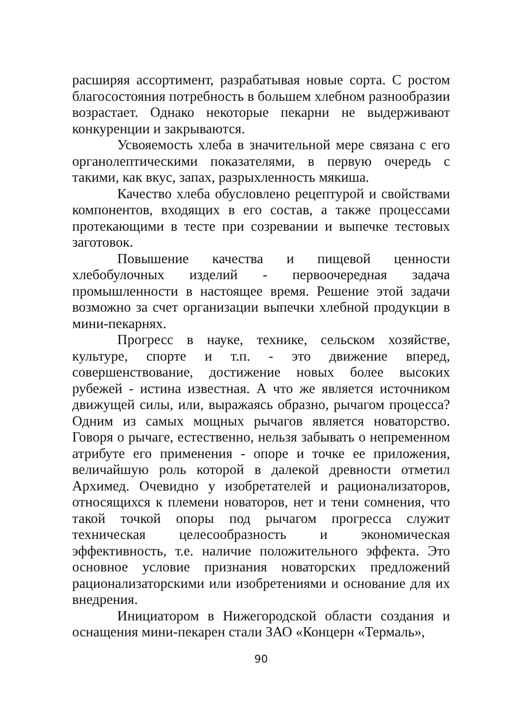расширяя ассортимент, разрабатывая новые сорта. С ростом благосостояния потребность в большем хлебном разнообразии возрастает. Однако некоторые пекарни не выдерживают конкуренции и закрываются.
Усвояемость хлеба в значительной мере связана с его органолептическими показателями, в первую очередь с такими, как вкус, запах, разрыхленность мякиша.
Качество хлеба обусловлено рецептурой и свойствами компонентов, входящих в его состав, а также процессами протекающими в тесте при созревании и выпечке тестовых заготовок.
Повышение качества и пищевой ценности хлебобулочных изделий - первоочередная задача промышленности в настоящее время. Решение этой задачи возможно за счет организации выпечки хлебной продукции в мини-пекарнях.
Прогресс в науке, технике, сельском хозяйстве, культуре, спорте и т.п. - это движение вперед, совершенствование, достижение новых более высоких рубежей - истина известная. А что же является источником движущей силы, или, выражаясь образно, рычагом процесса? Одним из самых мощных рычагов является новаторство. Говоря о рычаге, естественно, нельзя забывать о непременном атрибуте его применения - опоре и точке ее приложения, величайшую роль которой в далекой древности отметил Архимед. Очевидно у изобретателей и рационализаторов, относящихся к племени новаторов, нет и тени сомнения, что такой точкой опоры под рычагом прогресса служит техническая целесообразность и экономическая эффективность, т.е. наличие положительного эффекта. Это основное условие признания новаторских предложений рационализаторскими или изобретениями и основание для их внедрения.
Инициатором в Нижегородской области создания и оснащения мини-пекарен стали ЗАО «Концерн «Термаль»,
90